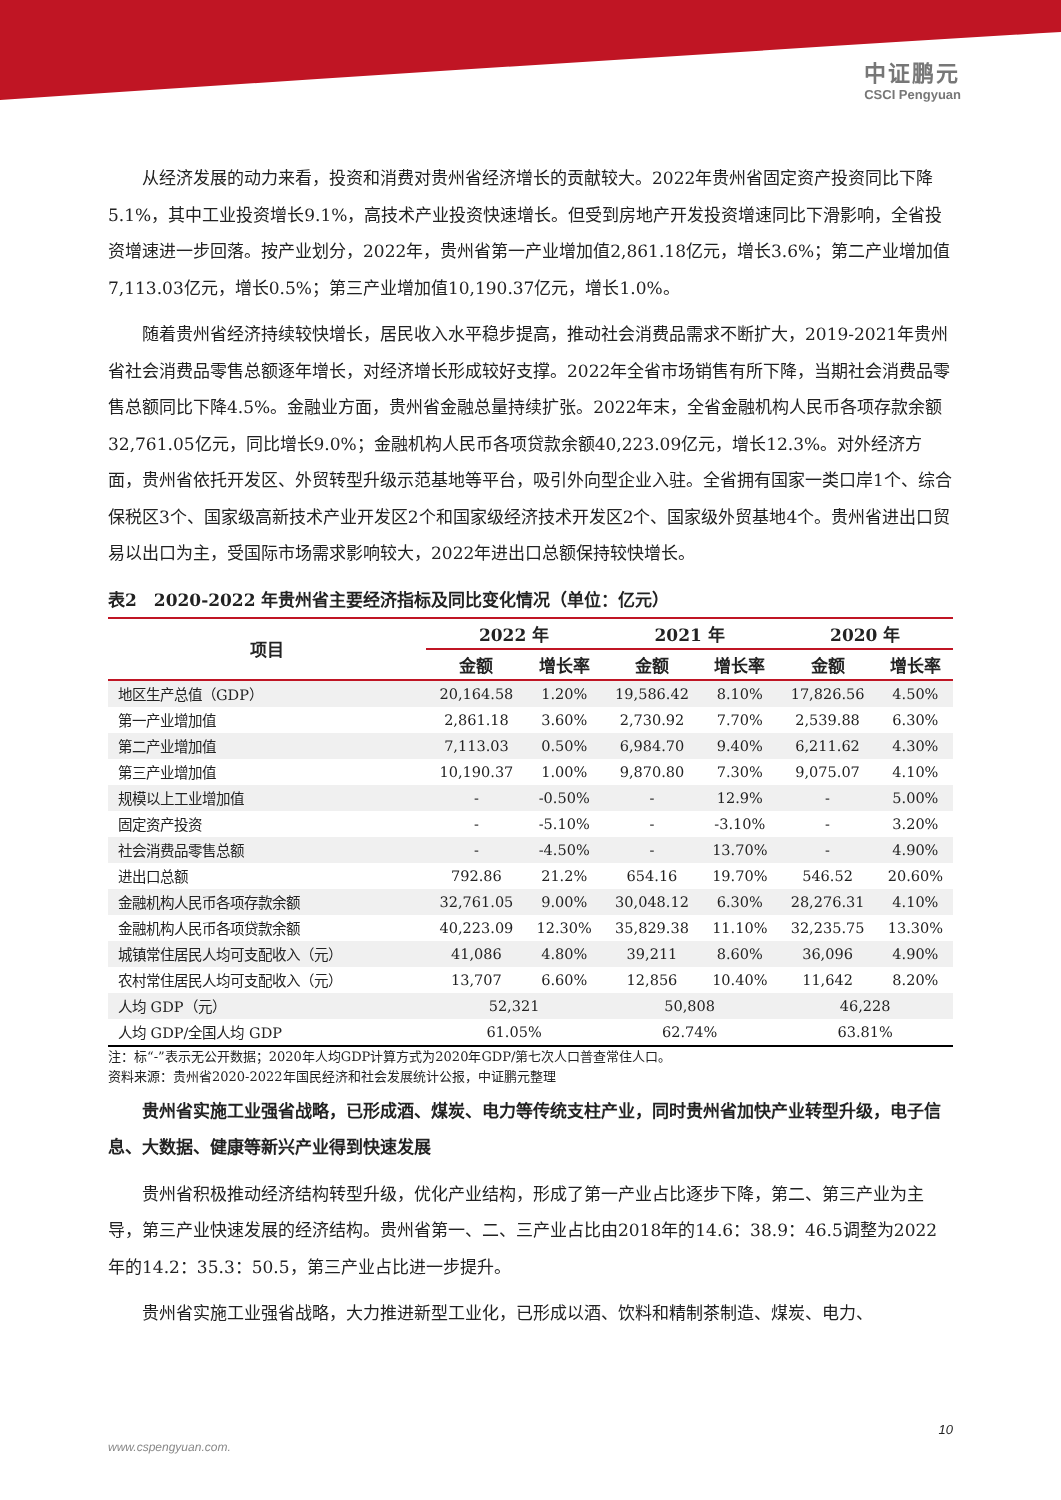中证鹏元
CSCI Pengyuan
从经济发展的动力来看，投资和消费对贵州省经济增长的贡献较大。2022年贵州省固定资产投资同比下降5.1%，其中工业投资增长9.1%，高技术产业投资快速增长。但受到房地产开发投资增速同比下滑影响，全省投资增速进一步回落。按产业划分，2022年，贵州省第一产业增加值2,861.18亿元，增长3.6%；第二产业增加值7,113.03亿元，增长0.5%；第三产业增加值10,190.37亿元，增长1.0%。
随着贵州省经济持续较快增长，居民收入水平稳步提高，推动社会消费品需求不断扩大，2019-2021年贵州省社会消费品零售总额逐年增长，对经济增长形成较好支撑。2022年全省市场销售有所下降，当期社会消费品零售总额同比下降4.5%。金融业方面，贵州省金融总量持续扩张。2022年末，全省金融机构人民币各项存款余额32,761.05亿元，同比增长9.0%；金融机构人民币各项贷款余额40,223.09亿元，增长12.3%。对外经济方面，贵州省依托开发区、外贸转型升级示范基地等平台，吸引外向型企业入驻。全省拥有国家一类口岸1个、综合保税区3个、国家级高新技术产业开发区2个和国家级经济技术开发区2个、国家级外贸基地4个。贵州省进出口贸易以出口为主，受国际市场需求影响较大，2022年进出口总额保持较快增长。
表2　2020-2022 年贵州省主要经济指标及同比变化情况（单位：亿元）
| 项目 | 2022 年 | | 2021 年 | | 2020 年 | |
| --- | --- | --- | --- | --- | --- | --- |
| | 金额 | 增长率 | 金额 | 增长率 | 金额 | 增长率 |
| 地区生产总值（GDP） | 20,164.58 | 1.20% | 19,586.42 | 8.10% | 17,826.56 | 4.50% |
| 第一产业增加值 | 2,861.18 | 3.60% | 2,730.92 | 7.70% | 2,539.88 | 6.30% |
| 第二产业增加值 | 7,113.03 | 0.50% | 6,984.70 | 9.40% | 6,211.62 | 4.30% |
| 第三产业增加值 | 10,190.37 | 1.00% | 9,870.80 | 7.30% | 9,075.07 | 4.10% |
| 规模以上工业增加值 | - | -0.50% | - | 12.9% | - | 5.00% |
| 固定资产投资 | - | -5.10% | - | -3.10% | - | 3.20% |
| 社会消费品零售总额 | - | -4.50% | - | 13.70% | - | 4.90% |
| 进出口总额 | 792.86 | 21.2% | 654.16 | 19.70% | 546.52 | 20.60% |
| 金融机构人民币各项存款余额 | 32,761.05 | 9.00% | 30,048.12 | 6.30% | 28,276.31 | 4.10% |
| 金融机构人民币各项贷款余额 | 40,223.09 | 12.30% | 35,829.38 | 11.10% | 32,235.75 | 13.30% |
| 城镇常住居民人均可支配收入（元） | 41,086 | 4.80% | 39,211 | 8.60% | 36,096 | 4.90% |
| 农村常住居民人均可支配收入（元） | 13,707 | 6.60% | 12,856 | 10.40% | 11,642 | 8.20% |
| 人均 GDP（元） | 52,321 | | 50,808 | | 46,228 | |
| 人均 GDP/全国人均 GDP | 61.05% | | 62.74% | | 63.81% | |
注：标“-”表示无公开数据；2020年人均GDP计算方式为2020年GDP/第七次人口普查常住人口。
资料来源：贵州省2020-2022年国民经济和社会发展统计公报，中证鹏元整理
贵州省实施工业强省战略，已形成酒、煤炭、电力等传统支柱产业，同时贵州省加快产业转型升级，电子信息、大数据、健康等新兴产业得到快速发展
贵州省积极推动经济结构转型升级，优化产业结构，形成了第一产业占比逐步下降，第二、第三产业为主导，第三产业快速发展的经济结构。贵州省第一、二、三产业占比由2018年的14.6：38.9：46.5调整为2022年的14.2：35.3：50.5，第三产业占比进一步提升。
贵州省实施工业强省战略，大力推进新型工业化，已形成以酒、饮料和精制茶制造、煤炭、电力、
10
www.cspengyuan.com.